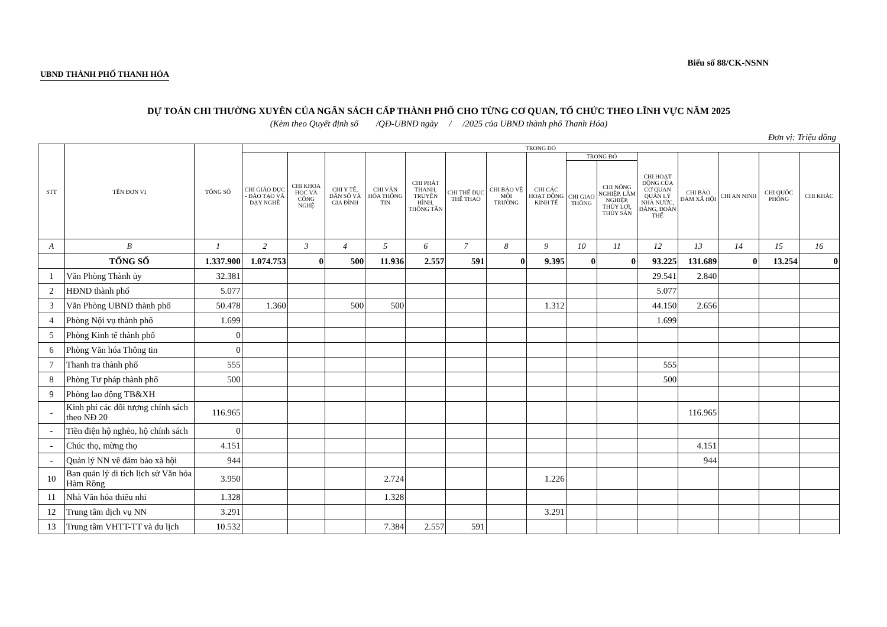UBND THÀNH PHỐ THANH HÓA Biểu số 88/CK-NSNN
DỰ TOÁN CHI THƯỜNG XUYÊN CỦA NGÂN SÁCH CẤP THÀNH PHỐ CHO TỪNG CƠ QUAN, TỔ CHỨC THEO LĨNH VỰC NĂM 2025
(Kèm theo Quyết định số /QĐ-UBND ngày / /2025 của UBND thành phố Thanh Hóa)
Đơn vị: Triệu đồng
| STT | TÊN ĐƠN VỊ | TỔNG SỐ | TRONG ĐÓ | | | | | | | | | | | | | | |
| --- | --- | --- | --- | --- | --- | --- | --- | --- | --- | --- | --- | --- | --- | --- | --- | --- | --- |
| | | | CHI GIÁO DỤC - ĐÀO TẠO VÀ DẠY NGHỀ | CHI KHOA HỌC VÀ CÔNG NGHỆ | CHI Y TẾ, DÂN SỐ VÀ GIA ĐÌNH | CHI VĂN HÓA THÔNG TIN | CHI PHÁT THANH, TRUYỀN HÌNH, THÔNG TẤN | CHI THỂ DỤC THỂ THAO | CHI BẢO VỆ MÔI TRƯỜNG | CHI CÁC HOẠT ĐỘNG KINH TẾ | TRONG ĐÓ | | CHI HOẠT ĐỘNG CỦA CƠ QUAN QUẢN LÝ NHÀ NƯỚC, ĐẢNG, ĐOÀN THỂ | CHI BẢO ĐẢM XÃ HỘI | CHI AN NINH | CHI QUỐC PHÒNG | CHI KHÁC |
| | | | | | | | | | | | CHI GIAO THÔNG | CHI NÔNG NGHIỆP, LÂM NGHIỆP, THỦY LỢI, THỦY SẢN | | | | | |
| A | B | 1 | 2 | 3 | 4 | 5 | 6 | 7 | 8 | 9 | 10 | 11 | 12 | 13 | 14 | 15 | 16 |
| | TỔNG SỐ | 1.337.900 | 1.074.753 | 0 | 500 | 11.936 | 2.557 | 591 | 0 | 9.395 | 0 | 0 | 93.225 | 131.689 | 0 | 13.254 | 0 |
| 1 | Văn Phòng Thành ủy | 32.381 | | | | | | | | | | | 29.541 | 2.840 | | | |
| 2 | HĐND thành phố | 5.077 | | | | | | | | | | | 5.077 | | | | |
| 3 | Văn Phòng UBND thành phố | 50.478 | 1.360 | | 500 | 500 | | | | 1.312 | | | 44.150 | 2.656 | | | |
| 4 | Phòng Nội vụ thành phố | 1.699 | | | | | | | | | | | 1.699 | | | | |
| 5 | Phòng Kinh tế thành phố | 0 | | | | | | | | | | | | | | | |
| 6 | Phòng Văn hóa Thông tin | 0 | | | | | | | | | | | | | | | |
| 7 | Thanh tra thành phố | 555 | | | | | | | | | | | 555 | | | | |
| 8 | Phòng Tư pháp thành phố | 500 | | | | | | | | | | | 500 | | | | |
| 9 | Phòng lao động TB&XH | | | | | | | | | | | | | | | | |
| - | Kinh phí các đối tượng chính sách theo NĐ 20 | 116.965 | | | | | | | | | | | | 116.965 | | | |
| - | Tiền điện hộ nghèo, hộ chính sách | 0 | | | | | | | | | | | | | | | |
| - | Chúc thọ, mừng thọ | 4.151 | | | | | | | | | | | | 4.151 | | | |
| - | Quản lý NN về đảm bảo xã hội | 944 | | | | | | | | | | | | 944 | | | |
| 10 | Ban quản lý di tích lịch sử Văn hóa Hàm Rồng | 3.950 | | | | 2.724 | | | | 1.226 | | | | | | | |
| 11 | Nhà Văn hóa thiếu nhi | 1.328 | | | | 1.328 | | | | | | | | | | | |
| 12 | Trung tâm dịch vụ NN | 3.291 | | | | | | | | 3.291 | | | | | | | |
| 13 | Trung tâm VHTT-TT và du lịch | 10.532 | | | | 7.384 | 2.557 | 591 | | | | | | | | | |